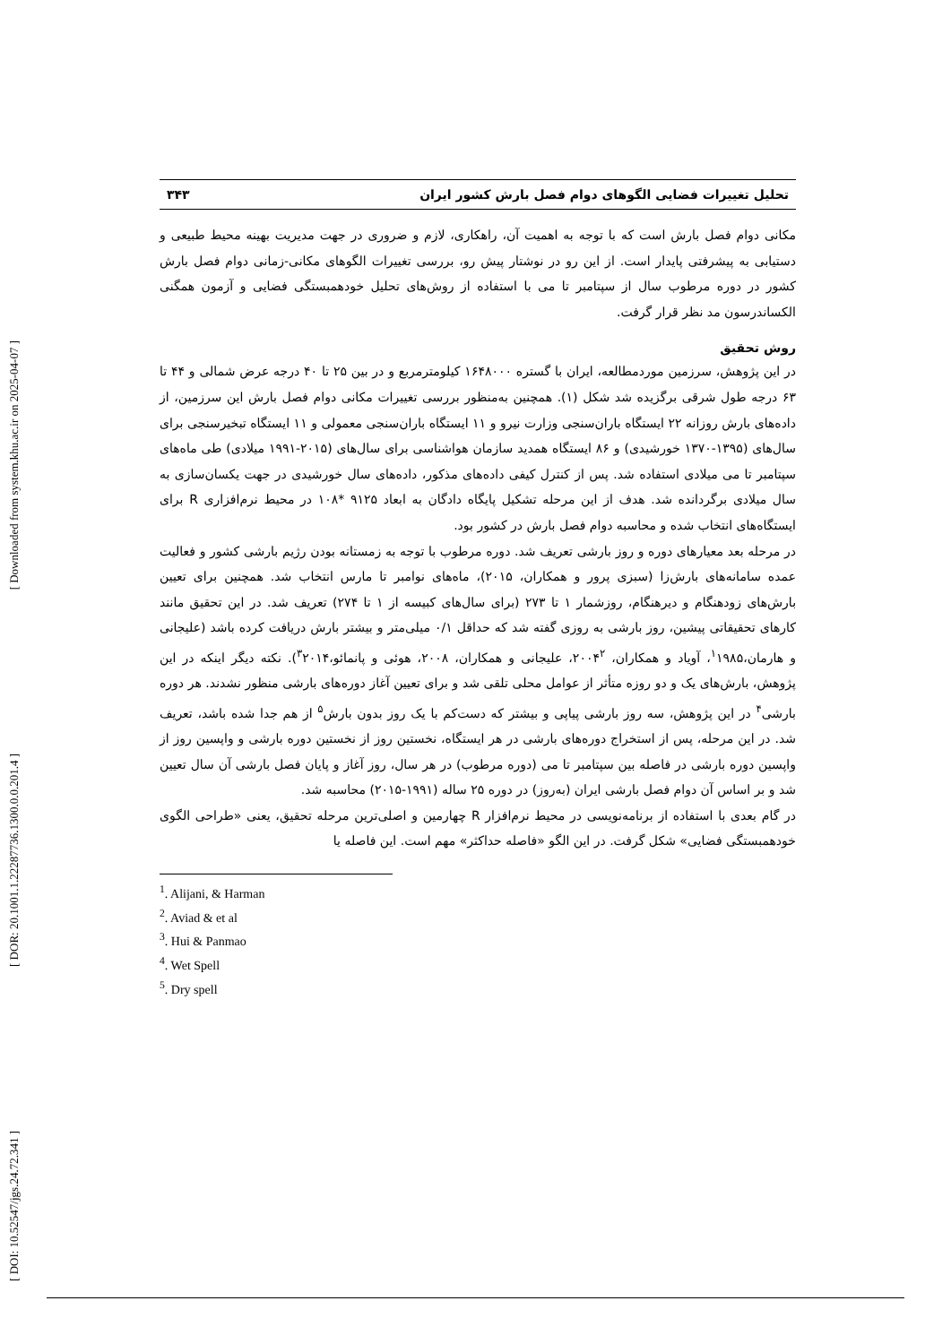[ Downloaded from system.khu.ac.ir on 2025-04-07 ]
[ DOR: 20.1001.1.22287736.1300.0.0.201.4 ]
[ DOI: 10.52547/jgs.24.72.341 ]
تحلیل تغییرات فضایی الگوهای دوام فصل بارش کشور ایران ۳۴۳
مکانی دوام فصل بارش است که با توجه به اهمیت آن، راهکاری، لازم و ضروری در جهت مدیریت بهینه محیط طبیعی و دستیابی به پیشرفتی پایدار است. از این رو در نوشتار پیش رو، بررسی تغییرات الگوهای مکانی-زمانی دوام فصل بارش کشور در دوره مرطوب سال از سپتامبر تا می با استفاده از روش‌های تحلیل خودهمبستگی فضایی و آزمون همگنی الکساندرسون مد نظر قرار گرفت.
روش تحقیق
در این پژوهش، سرزمین موردمطالعه، ایران با گستره ۱۶۴۸۰۰۰ کیلومترمربع و در بین ۲۵ تا ۴۰ درجه عرض شمالی و ۴۴ تا ۶۳ درجه طول شرقی برگزیده شد شکل (۱). همچنین به‌منظور بررسی تغییرات مکانی دوام فصل بارش این سرزمین، از داده‌های بارش روزانه ۲۲ ایستگاه باران‌سنجی وزارت نیرو و ۱۱ ایستگاه باران‌سنجی معمولی و ۱۱ ایستگاه تبخیرسنجی برای سال‌های (۱۳۹۵-۱۳۷۰ خورشیدی) و ۸۶ ایستگاه همدید سازمان هواشناسی برای سال‌های (۲۰۱۵-۱۹۹۱ میلادی) طی ماه‌های سپتامبر تا می میلادی استفاده شد. پس از کنترل کیفی داده‌های مذکور، داده‌های سال خورشیدی در جهت یکسان‌سازی به سال میلادی برگردانده شد. هدف از این مرحله تشکیل پایگاه دادگان به ابعاد ۹۱۲۵ *۱۰۸ در محیط نرم‌افزاری R برای ایستگاه‌های انتخاب شده و محاسبه دوام فصل بارش در کشور بود.
در مرحله بعد معیارهای دوره و روز بارشی تعریف شد. دوره مرطوب با توجه به زمستانه بودن رژیم بارشی کشور و فعالیت عمده سامانه‌های بارش‌زا (سبزی پرور و همکاران، ۲۰۱۵)، ماه‌های نوامبر تا مارس انتخاب شد. همچنین برای تعیین بارش‌های زودهنگام و دیرهنگام، روزشمار ۱ تا ۲۷۳ (برای سال‌های کبیسه از ۱ تا ۲۷۴) تعریف شد. در این تحقیق مانند کارهای تحقیقاتی پیشین، روز بارشی به روزی گفته شد که حداقل ۰/۱ میلی‌متر و بیشتر بارش دریافت کرده باشد (علیجانی و هارمان،<sup>۱</sup>۱۹۸۵، آویاد و همکاران، ۲۰۰۴<sup>۲</sup>، علیجانی و همکاران، ۲۰۰۸، هوئی و پانمائو،<sup>۳</sup>۲۰۱۴). نکته دیگر اینکه در این پژوهش، بارش‌های یک و دو روزه متأثر از عوامل محلی تلقی شد و برای تعیین آغاز دوره‌های بارشی منظور نشدند. هر دوره بارشی<sup>۴</sup> در این پژوهش، سه روز بارشی پیاپی و بیشتر که دست‌کم با یک روز بدون بارش<sup>۵</sup> از هم جدا شده باشد، تعریف شد. در این مرحله، پس از استخراج دوره‌های بارشی در هر ایستگاه، نخستین روز از نخستین دوره بارشی و واپسین روز از واپسین دوره بارشی در فاصله بین سپتامبر تا می (دوره مرطوب) در هر سال، روز آغاز و پایان فصل بارشی آن سال تعیین شد و بر اساس آن دوام فصل بارشی ایران (به‌روز) در دوره ۲۵ ساله (۱۹۹۱-۲۰۱۵) محاسبه شد.
در گام بعدی با استفاده از برنامه‌نویسی در محیط نرم‌افزار R چهارمین و اصلی‌ترین مرحله تحقیق، یعنی «طراحی الگوی خودهمبستگی فضایی» شکل گرفت. در این الگو «فاصله حداکثر» مهم است. این فاصله یا
<sup>1</sup>. Alijani, & Harman
<sup>2</sup>. Aviad & et al
<sup>3</sup>. Hui & Panmao
<sup>4</sup>. Wet Spell
<sup>5</sup>. Dry spell